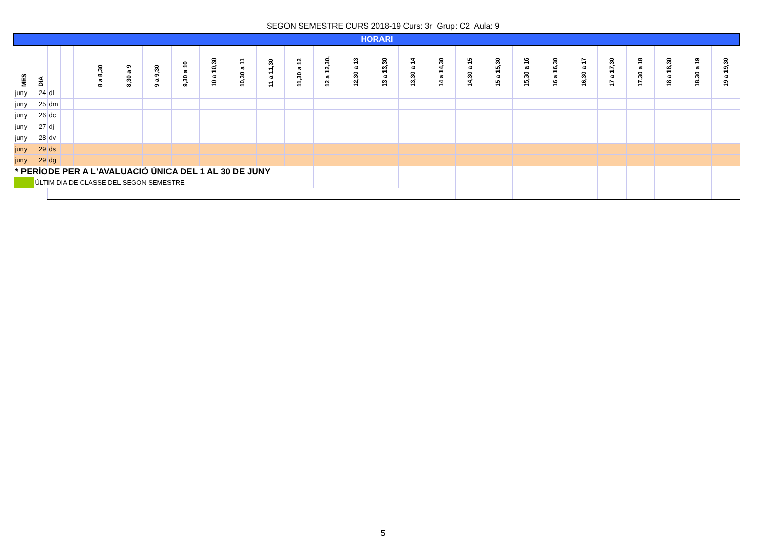SEGON SEMESTRE CURS 2018-19 Curs: 3r Grup: C2 Aula: 9
| HORARI | | | | | | | | | | | | | | | | | | | | | | | | | | | |
| --- | --- | --- | --- | --- | --- | --- | --- | --- | --- | --- | --- | --- | --- | --- | --- | --- | --- | --- | --- | --- | --- | --- | --- | --- | --- | --- | --- |
| MES | DIA | | | | 8 a 8,30 | 8,30 a 9 | 9 a 9,30 | 9,30 a 10 | 10 a 10,30 | 10,30 a 11 | 11 a 11,30 | 11,30 a 12 | 12 a 12,30, | 12,30 a 13 | 13 a 13,30 | 13,30 a 14 | 14 a 14,30 | 14,30 a 15 | 15 a 15,30 | 15,30 a 16 | 16 a 16,30 | 16,30 a 17 | 17 a 17,30 | 17,30 a 18 | 18 a 18,30 | 18,30 a 19 | 19 a 19,30 |
| juny | 24 | dl | | | | | | | | | | | | | | | | | | | | | | | | | |
| juny | 25 | dm | | | | | | | | | | | | | | | | | | | | | | | | | |
| juny | 26 | dc | | | | | | | | | | | | | | | | | | | | | | | | | |
| juny | 27 | dj | | | | | | | | | | | | | | | | | | | | | | | | | |
| juny | 28 | dv | | | | | | | | | | | | | | | | | | | | | | | | | |
| juny | 29 | ds | | | | | | | | | | | | | | | | | | | | | | | | | |
| juny | 29 | dg | | | | | | | | | | | | | | | | | | | | | | | | | |
| * PERÍODE PER A L'AVALUACIÓ ÚNICA DEL 1 AL 30 DE JUNY | | | | | | | | | | | | | | | | | | | | | | | | | | | |
| | ÚLTIM DIA DE CLASSE DEL SEGON SEMESTRE | | | | | | | | | | | | | | | | | | | | | | | | | | |
5